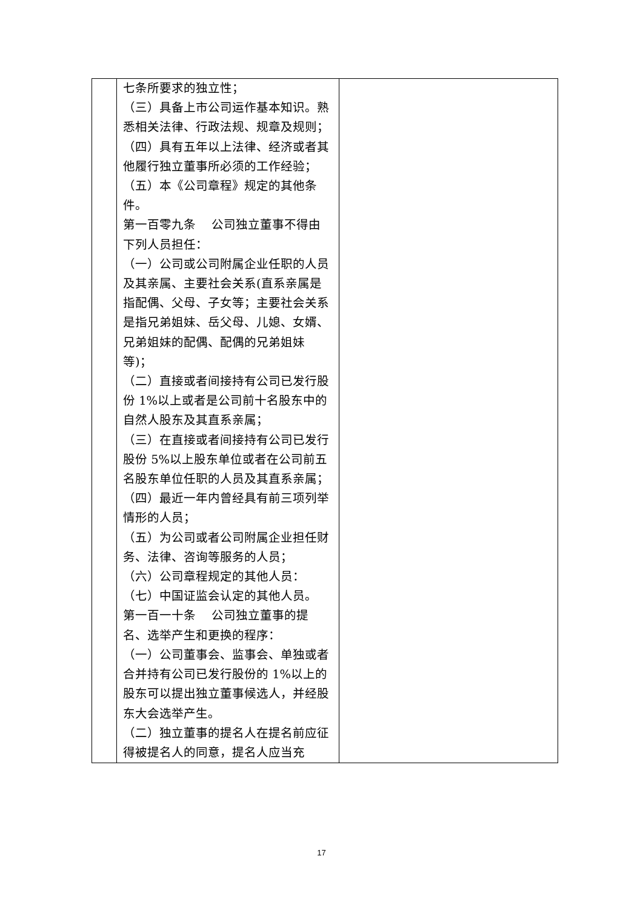| | 七条所要求的独立性； （三）具备上市公司运作基本知识。熟悉相关法律、行政法规、规章及规则； （四）具有五年以上法律、经济或者其他履行独立董事所必须的工作经验； （五）本《公司章程》规定的其他条件。 第一百零九条 公司独立董事不得由下列人员担任： （一）公司或公司附属企业任职的人员及其亲属、主要社会关系(直系亲属是指配偶、父母、子女等；主要社会关系是指兄弟姐妹、岳父母、儿媳、女婿、兄弟姐妹的配偶、配偶的兄弟姐妹等)； （二）直接或者间接持有公司已发行股份 1%以上或者是公司前十名股东中的自然人股东及其直系亲属； （三）在直接或者间接持有公司已发行股份 5%以上股东单位或者在公司前五名股东单位任职的人员及其直系亲属； （四）最近一年内曾经具有前三项列举情形的人员； （五）为公司或者公司附属企业担任财务、法律、咨询等服务的人员； （六）公司章程规定的其他人员： （七）中国证监会认定的其他人员。 第一百一十条 公司独立董事的提名、选举产生和更换的程序： （一）公司董事会、监事会、单独或者合并持有公司已发行股份的 1%以上的股东可以提出独立董事候选人，并经股东大会选举产生。 （二）独立董事的提名人在提名前应征得被提名人的同意，提名人应当充 | |
17